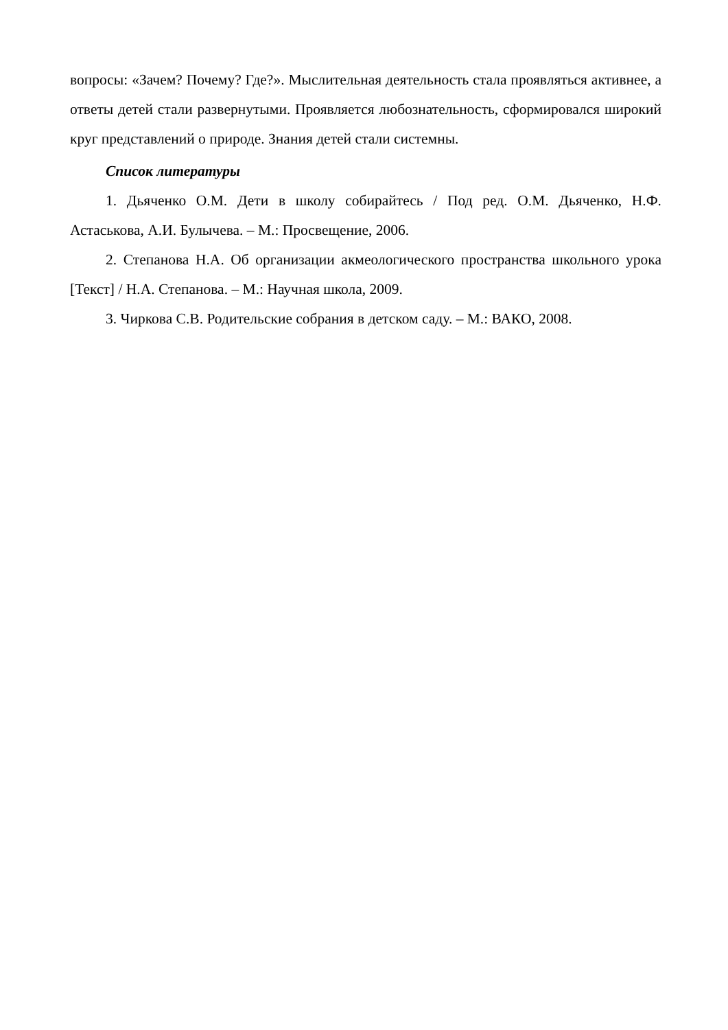вопросы: «Зачем? Почему? Где?». Мыслительная деятельность стала проявляться активнее, а ответы детей стали развернутыми. Проявляется любознательность, сформировался широкий круг представлений о природе. Знания детей стали системны.
Список литературы
1. Дьяченко О.М. Дети в школу собирайтесь / Под ред. О.М. Дьяченко, Н.Ф. Астаськова, А.И. Булычева. – М.: Просвещение, 2006.
2. Степанова Н.А. Об организации акмеологического пространства школьного урока [Текст] / Н.А. Степанова. – М.: Научная школа, 2009.
3. Чиркова С.В. Родительские собрания в детском саду. – М.: ВАКО, 2008.